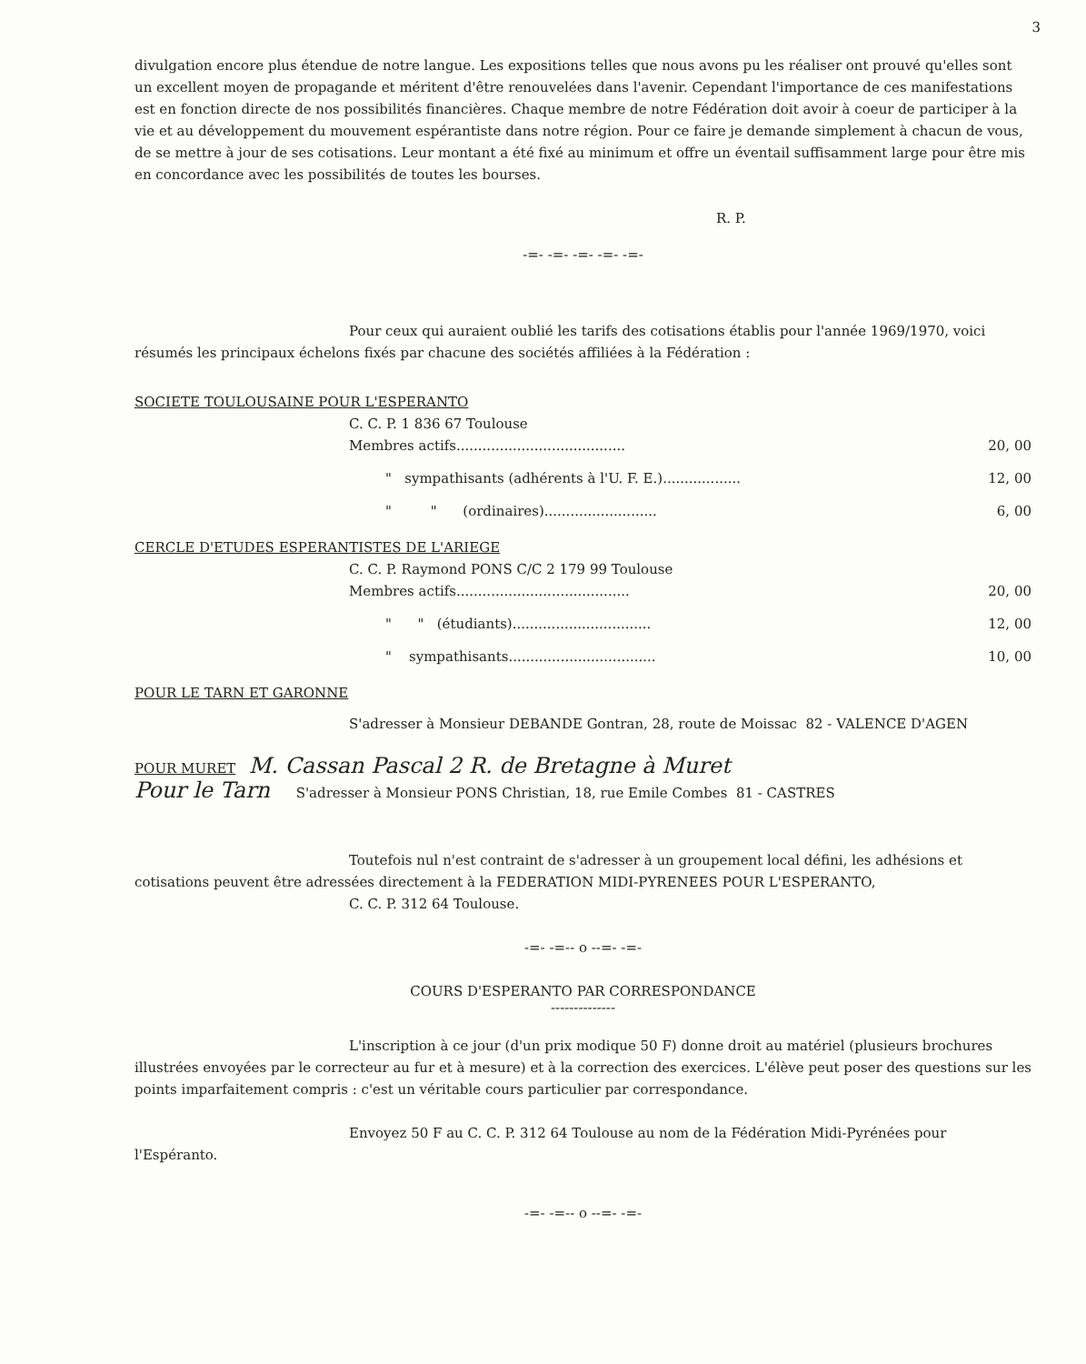3
divulgation encore plus étendue de notre langue. Les expositions telles que nous avons pu les réaliser ont prouvé qu'elles sont un excellent moyen de propagande et méritent d'être renouvelées dans l'avenir. Cependant l'importance de ces manifestations est en fonction directe de nos possibilités financières. Chaque membre de notre Fédération doit avoir à coeur de participer à la vie et au développement du mouvement espérantiste dans notre région. Pour ce faire je demande simplement à chacun de vous, de se mettre à jour de ses cotisations. Leur montant a été fixé au minimum et offre un éventail suffisamment large pour être mis en concordance avec les possibilités de toutes les bourses.
R. P.
-=- -=- -=- -=- -=-
Pour ceux qui auraient oublié les tarifs des cotisations établis pour l'année 1969/1970, voici résumés les principaux échelons fixés par chacune des sociétés affiliées à la Fédération :
SOCIETE TOULOUSAINE POUR L'ESPERANTO
C. C. P. 1 836 67 Toulouse
Membres actifs....................................... 20, 00
" sympathisants (adhérents à l'U. F. E.).................. 12, 00
" " (ordinaires).......................... 6, 00
CERCLE D'ETUDES ESPERANTISTES DE L'ARIEGE
C. C. P. Raymond PONS C/C 2 179 99 Toulouse
Membres actifs........................................ 20, 00
" " (étudiants)................................ 12, 00
" sympathisants.................................. 10, 00
POUR LE TARN ET GARONNE
S'adresser à Monsieur DEBANDE Gontran, 28, route de Moissac 82 - VALENCE D'AGEN
POUR MURET M. Cassan Pascal 2 R. de Bretagne à Muret
Pour le Tarn S'adresser à Monsieur PONS Christian, 18, rue Emile Combes 81 - CASTRES
Toutefois nul n'est contraint de s'adresser à un groupement local défini, les adhésions et cotisations peuvent être adressées directement à la FEDERATION MIDI-PYRENEES POUR L'ESPERANTO,
C. C. P. 312 64 Toulouse.
-=- -=-- o --=- -=-
COURS D'ESPERANTO PAR CORRESPONDANCE
--------------
L'inscription à ce jour (d'un prix modique 50 F) donne droit au matériel (plusieurs brochures illustrées envoyées par le correcteur au fur et à mesure) et à la correction des exercices. L'élève peut poser des questions sur les points imparfaitement compris : c'est un véritable cours particulier par correspondance.
Envoyez 50 F au C. C. P. 312 64 Toulouse au nom de la Fédération Midi-Pyrénées pour l'Espéranto.
-=- -=-- o --=- -=-